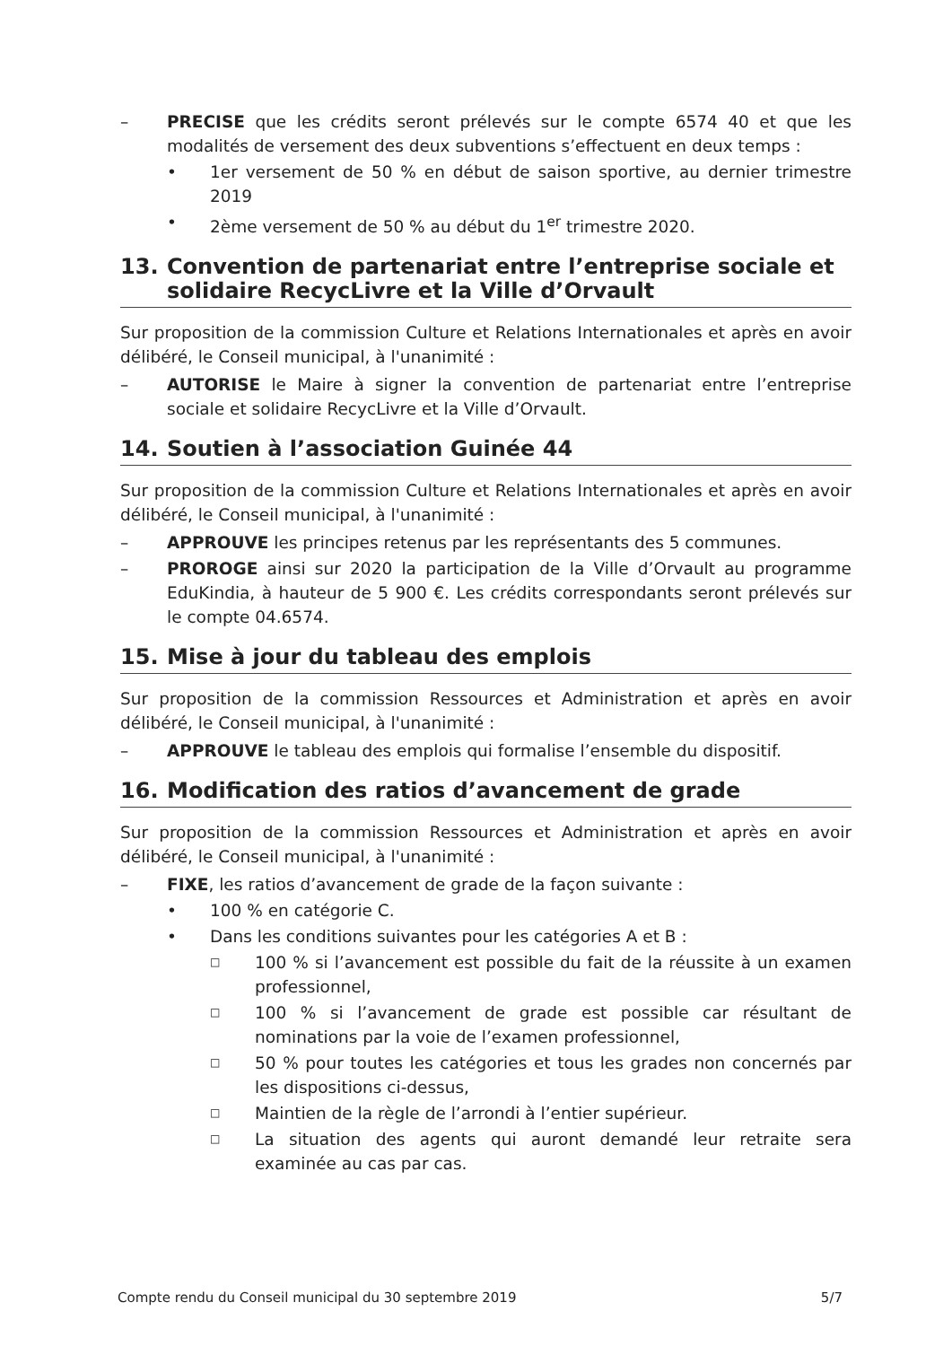– PRECISE que les crédits seront prélevés sur le compte 6574 40 et que les modalités de versement des deux subventions s’effectuent en deux temps :
• 1er versement de 50 % en début de saison sportive, au dernier trimestre 2019
• 2ème versement de 50 % au début du 1<sup>er</sup> trimestre 2020.
13. Convention de partenariat entre l’entreprise sociale et solidaire RecycLivre et la Ville d’Orvault
Sur proposition de la commission Culture et Relations Internationales et après en avoir délibéré, le Conseil municipal, à l'unanimité :
– AUTORISE le Maire à signer la convention de partenariat entre l’entreprise sociale et solidaire RecycLivre et la Ville d’Orvault.
14. Soutien à l’association Guinée 44
Sur proposition de la commission Culture et Relations Internationales et après en avoir délibéré, le Conseil municipal, à l'unanimité :
– APPROUVE les principes retenus par les représentants des 5 communes.
– PROROGE ainsi sur 2020 la participation de la Ville d’Orvault au programme EduKindia, à hauteur de 5 900 €. Les crédits correspondants seront prélevés sur le compte 04.6574.
15. Mise à jour du tableau des emplois
Sur proposition de la commission Ressources et Administration et après en avoir délibéré, le Conseil municipal, à l'unanimité :
– APPROUVE le tableau des emplois qui formalise l’ensemble du dispositif.
16. Modification des ratios d’avancement de grade
Sur proposition de la commission Ressources et Administration et après en avoir délibéré, le Conseil municipal, à l'unanimité :
– FIXE, les ratios d’avancement de grade de la façon suivante :
• 100 % en catégorie C.
• Dans les conditions suivantes pour les catégories A et B :
□ 100 % si l’avancement est possible du fait de la réussite à un examen professionnel,
□ 100 % si l’avancement de grade est possible car résultant de nominations par la voie de l’examen professionnel,
□ 50 % pour toutes les catégories et tous les grades non concernés par les dispositions ci-dessus,
□ Maintien de la règle de l’arrondi à l’entier supérieur.
□ La situation des agents qui auront demandé leur retraite sera examinée au cas par cas.
Compte rendu du Conseil municipal du 30 septembre 2019 5/7